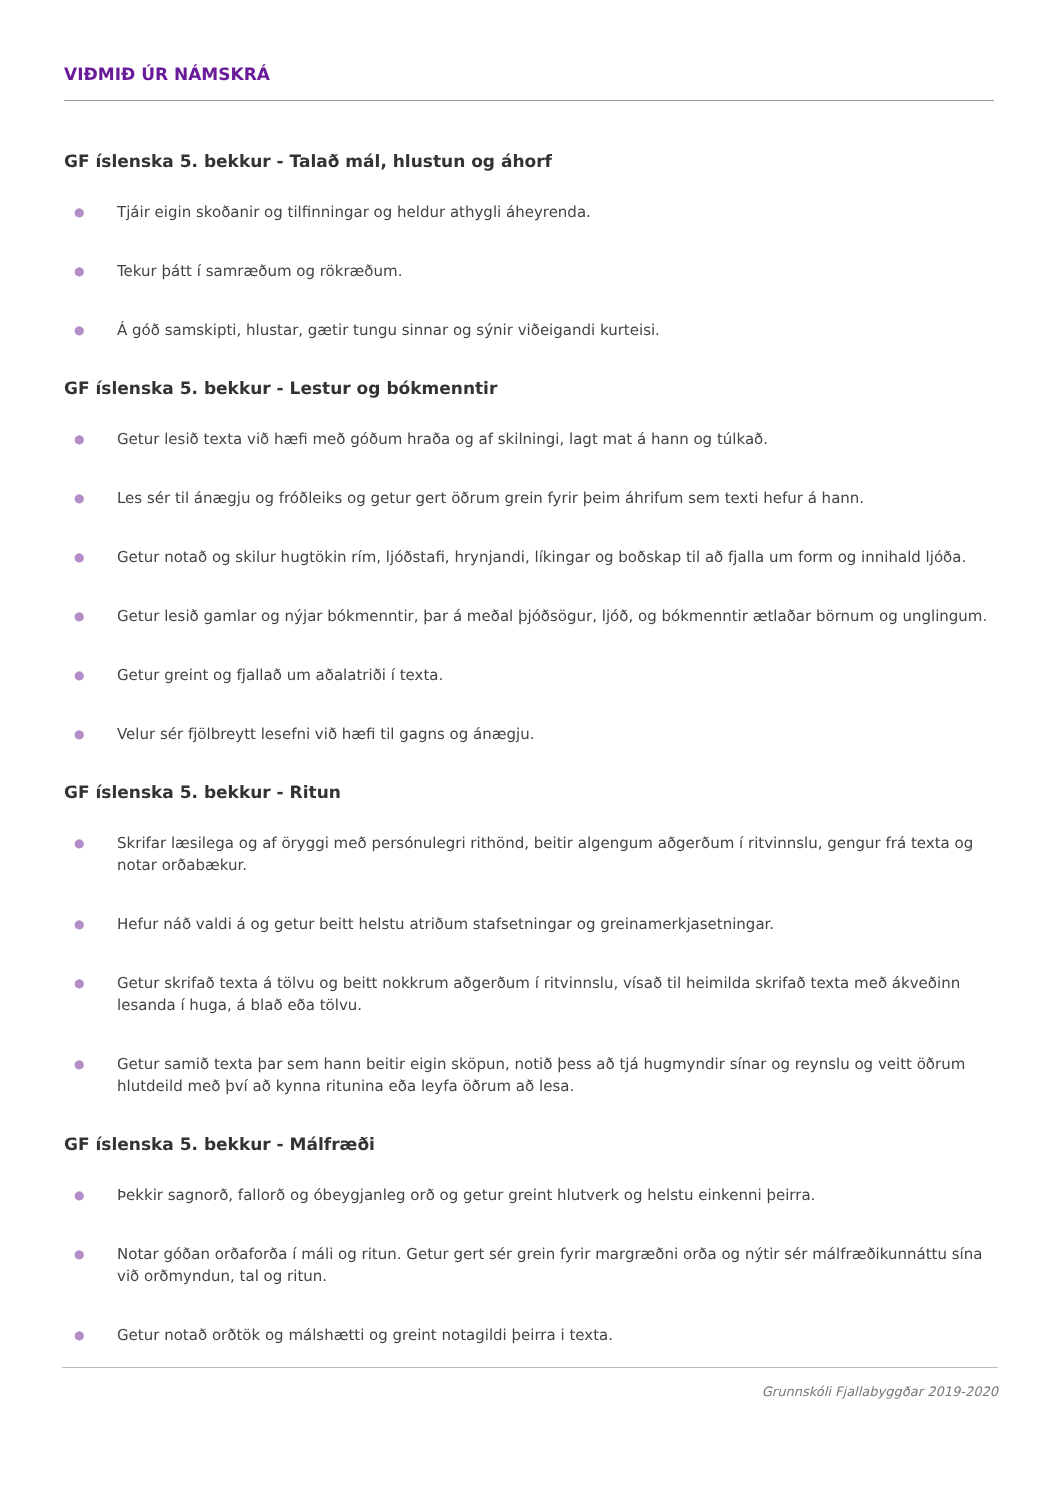VIÐMIÐ ÚR NÁMSKRÁ
GF íslenska 5. bekkur - Talað mál, hlustun og áhorf
● Tjáir eigin skoðanir og tilfinningar og heldur athygli áheyrenda.
● Tekur þátt í samræðum og rökræðum.
● Á góð samskipti, hlustar, gætir tungu sinnar og sýnir viðeigandi kurteisi.
GF íslenska 5. bekkur - Lestur og bókmenntir
● Getur lesið texta við hæfi með góðum hraða og af skilningi, lagt mat á hann og túlkað.
● Les sér til ánægju og fróðleiks og getur gert öðrum grein fyrir þeim áhrifum sem texti hefur á hann.
● Getur notað og skilur hugtökin rím, ljóðstafi, hrynjandi, líkingar og boðskap til að fjalla um form og innihald ljóða.
● Getur lesið gamlar og nýjar bókmenntir, þar á meðal þjóðsögur, ljóð, og bókmenntir ætlaðar börnum og unglingum.
● Getur greint og fjallað um aðalatriði í texta.
● Velur sér fjölbreytt lesefni við hæfi til gagns og ánægju.
GF íslenska 5. bekkur - Ritun
● Skrifar læsilega og af öryggi með persónulegri rithönd, beitir algengum aðgerðum í ritvinnslu, gengur frá texta og notar orðabækur.
● Hefur náð valdi á og getur beitt helstu atriðum stafsetningar og greinamerkjasetningar.
● Getur skrifað texta á tölvu og beitt nokkrum aðgerðum í ritvinnslu, vísað til heimilda skrifað texta með ákveðinn lesanda í huga, á blað eða tölvu.
● Getur samið texta þar sem hann beitir eigin sköpun, notið þess að tjá hugmyndir sínar og reynslu og veitt öðrum hlutdeild með því að kynna ritunina eða leyfa öðrum að lesa.
GF íslenska 5. bekkur - Málfræði
● Þekkir sagnorð, fallorð og óbeygjanleg orð og getur greint hlutverk og helstu einkenni þeirra.
● Notar góðan orðaforða í máli og ritun. Getur gert sér grein fyrir margræðni orða og nýtir sér málfræðikunnáttu sína við orðmyndun, tal og ritun.
● Getur notað orðtök og málshætti og greint notagildi þeirra i texta.
Grunnskóli Fjallabyggðar 2019-2020